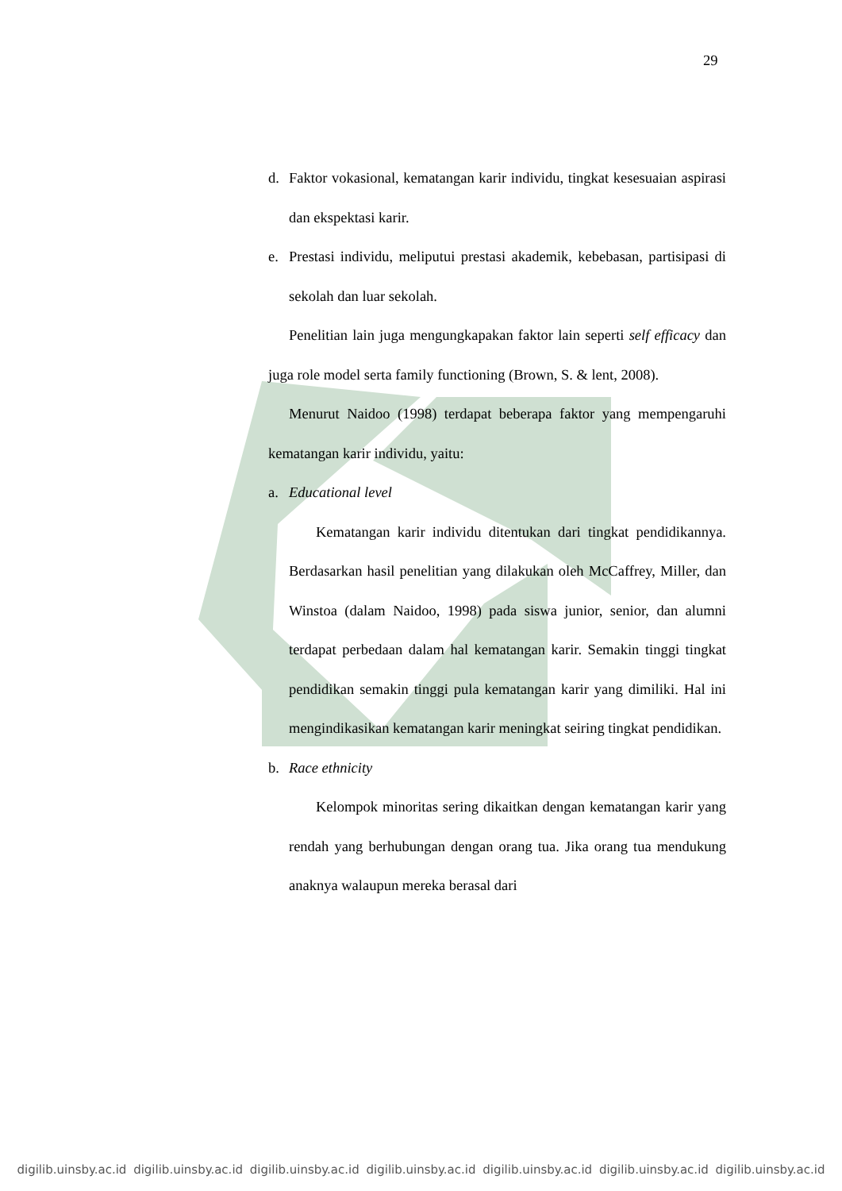29
d. Faktor vokasional, kematangan karir individu, tingkat kesesuaian aspirasi dan ekspektasi karir.
e. Prestasi individu, meliputui prestasi akademik, kebebasan, partisipasi di sekolah dan luar sekolah.
Penelitian lain juga mengungkapakan faktor lain seperti self efficacy dan juga role model serta family functioning (Brown, S. & lent, 2008).
Menurut Naidoo (1998) terdapat beberapa faktor yang mempengaruhi kematangan karir individu, yaitu:
a. Educational level
Kematangan karir individu ditentukan dari tingkat pendidikannya. Berdasarkan hasil penelitian yang dilakukan oleh McCaffrey, Miller, dan Winstoa (dalam Naidoo, 1998) pada siswa junior, senior, dan alumni terdapat perbedaan dalam hal kematangan karir. Semakin tinggi tingkat pendidikan semakin tinggi pula kematangan karir yang dimiliki. Hal ini mengindikasikan kematangan karir meningkat seiring tingkat pendidikan.
b. Race ethnicity
Kelompok minoritas sering dikaitkan dengan kematangan karir yang rendah yang berhubungan dengan orang tua. Jika orang tua mendukung anaknya walaupun mereka berasal dari
digilib.uinsby.ac.id digilib.uinsby.ac.id digilib.uinsby.ac.id digilib.uinsby.ac.id digilib.uinsby.ac.id digilib.uinsby.ac.id digilib.uinsby.ac.id